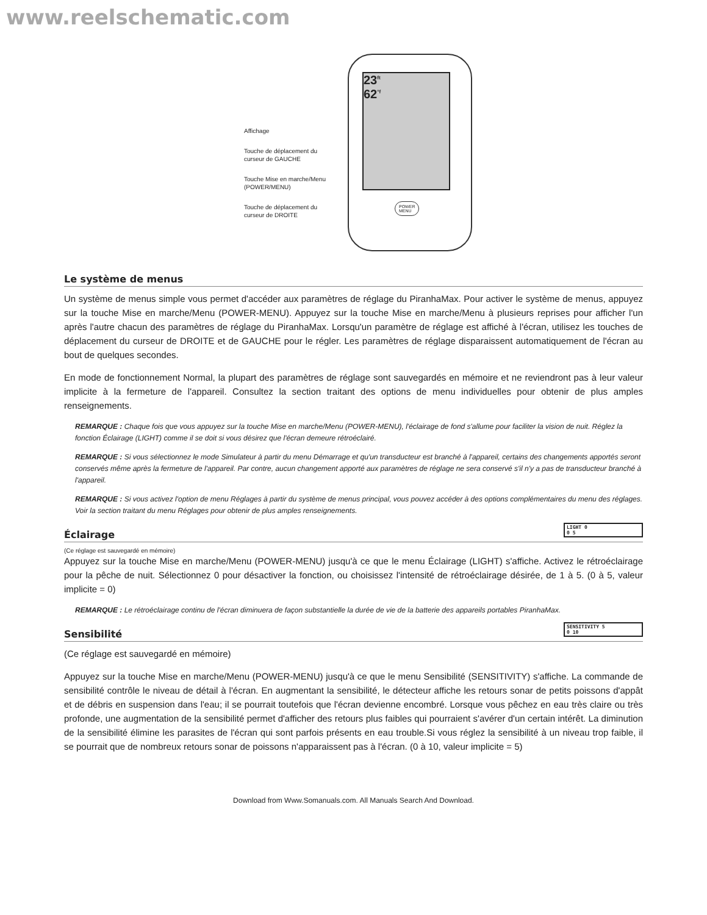www.reelschematic.com
Affichage
Touche de déplacement du curseur de GAUCHE
Touche Mise en marche/Menu (POWER/MENU)
Touche de déplacement du curseur de DROITE
23<sup>ft</sup>
62<sup>°f</sup>
POWER
MENU
Le système de menus
Un système de menus simple vous permet d'accéder aux paramètres de réglage du PiranhaMax. Pour activer le système de menus, appuyez sur la touche Mise en marche/Menu (POWER-MENU). Appuyez sur la touche Mise en marche/Menu à plusieurs reprises pour afficher l'un après l'autre chacun des paramètres de réglage du PiranhaMax. Lorsqu'un paramètre de réglage est affiché à l'écran, utilisez les touches de déplacement du curseur de DROITE et de GAUCHE pour le régler. Les paramètres de réglage disparaissent automatiquement de l'écran au bout de quelques secondes.
En mode de fonctionnement Normal, la plupart des paramètres de réglage sont sauvegardés en mémoire et ne reviendront pas à leur valeur implicite à la fermeture de l'appareil. Consultez la section traitant des options de menu individuelles pour obtenir de plus amples renseignements.
REMARQUE : Chaque fois que vous appuyez sur la touche Mise en marche/Menu (POWER-MENU), l'éclairage de fond s'allume pour faciliter la vision de nuit. Réglez la fonction Éclairage (LIGHT) comme il se doit si vous désirez que l'écran demeure rétroéclairé.
REMARQUE : Si vous sélectionnez le mode Simulateur à partir du menu Démarrage et qu'un transducteur est branché à l'appareil, certains des changements apportés seront conservés même après la fermeture de l'appareil. Par contre, aucun changement apporté aux paramètres de réglage ne sera conservé s'il n'y a pas de transducteur branché à l'appareil.
REMARQUE : Si vous activez l'option de menu Réglages à partir du système de menus principal, vous pouvez accéder à des options complémentaires du menu des réglages. Voir la section traitant du menu Réglages pour obtenir de plus amples renseignements.
Éclairage LIGHT 0
0 5
(Ce réglage est sauvegardé en mémoire)
Appuyez sur la touche Mise en marche/Menu (POWER-MENU) jusqu'à ce que le menu Éclairage (LIGHT) s'affiche. Activez le rétroéclairage pour la pêche de nuit. Sélectionnez 0 pour désactiver la fonction, ou choisissez l'intensité de rétroéclairage désirée, de 1 à 5. (0 à 5, valeur implicite = 0)
REMARQUE : Le rétroéclairage continu de l'écran diminuera de façon substantielle la durée de vie de la batterie des appareils portables PiranhaMax.
Sensibilité SENSITIVITY 5
0 10
(Ce réglage est sauvegardé en mémoire)
Appuyez sur la touche Mise en marche/Menu (POWER-MENU) jusqu'à ce que le menu Sensibilité (SENSITIVITY) s'affiche. La commande de sensibilité contrôle le niveau de détail à l'écran. En augmentant la sensibilité, le détecteur affiche les retours sonar de petits poissons d'appât et de débris en suspension dans l'eau; il se pourrait toutefois que l'écran devienne encombré. Lorsque vous pêchez en eau très claire ou très profonde, une augmentation de la sensibilité permet d'afficher des retours plus faibles qui pourraient s'avérer d'un certain intérêt. La diminution de la sensibilité élimine les parasites de l'écran qui sont parfois présents en eau trouble.Si vous réglez la sensibilité à un niveau trop faible, il se pourrait que de nombreux retours sonar de poissons n'apparaissent pas à l'écran. (0 à 10, valeur implicite = 5)
Download from Www.Somanuals.com. All Manuals Search And Download.